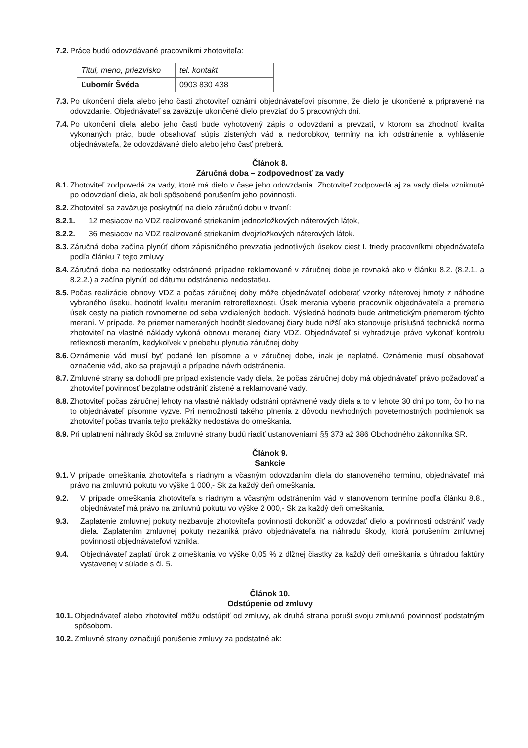7.2. Práce budú odovzdávané pracovníkmi zhotoviteľa:
| Titul, meno, priezvisko | tel. kontakt |
| Ľubomír Švéda | 0903 830 438 |
7.3. Po ukončení diela alebo jeho časti zhotoviteľ oznámi objednávateľovi písomne, že dielo je ukončené a pripravené na odovzdanie. Objednávateľ sa zaväzuje ukončené dielo prevziať do 5 pracovných dní.
7.4. Po ukončení diela alebo jeho časti bude vyhotovený zápis o odovzdaní a prevzatí, v ktorom sa zhodnotí kvalita vykonaných prác, bude obsahovať súpis zistených vád a nedorobkov, termíny na ich odstránenie a vyhlásenie objednávateľa, že odovzdávané dielo alebo jeho časť preberá.
Článok 8.
Záručná doba – zodpovednosť za vady
8.1. Zhotoviteľ zodpovedá za vady, ktoré má dielo v čase jeho odovzdania. Zhotoviteľ zodpovedá aj za vady diela vzniknuté po odovzdaní diela, ak boli spôsobené porušením jeho povinnosti.
8.2. Zhotoviteľ sa zaväzuje poskytnúť na dielo záručnú dobu v trvaní:
8.2.1. 12 mesiacov na VDZ realizované striekaním jednozložkových náterových látok,
8.2.2. 36 mesiacov na VDZ realizované striekaním dvojzložkových náterových látok.
8.3. Záručná doba začína plynúť dňom zápisničného prevzatia jednotlivých úsekov ciest I. triedy pracovníkmi objednávateľa podľa článku 7 tejto zmluvy
8.4. Záručná doba na nedostatky odstránené prípadne reklamované v záručnej dobe je rovnaká ako v článku 8.2. (8.2.1. a 8.2.2.) a začína plynúť od dátumu odstránenia nedostatku.
8.5. Počas realizácie obnovy VDZ a počas záručnej doby môže objednávateľ odoberať vzorky náterovej hmoty z náhodne vybraného úseku, hodnotiť kvalitu meraním retroreflexnosti. Úsek merania vyberie pracovník objednávateľa a premeria úsek cesty na piatich rovnomerne od seba vzdialených bodoch. Výsledná hodnota bude aritmetickým priemerom týchto meraní. V prípade, že priemer nameraných hodnôt sledovanej čiary bude nižší ako stanovuje príslušná technická norma zhotoviteľ na vlastné náklady vykoná obnovu meranej čiary VDZ. Objednávateľ si vyhradzuje právo vykonať kontrolu reflexnosti meraním, kedykoľvek v priebehu plynutia záručnej doby
8.6. Oznámenie vád musí byť podané len písomne a v záručnej dobe, inak je neplatné. Oznámenie musí obsahovať označenie vád, ako sa prejavujú a prípadne návrh odstránenia.
8.7. Zmluvné strany sa dohodli pre prípad existencie vady diela, že počas záručnej doby má objednávateľ právo požadovať a zhotoviteľ povinnosť bezplatne odstrániť zistené a reklamované vady.
8.8. Zhotoviteľ počas záručnej lehoty na vlastné náklady odstráni oprávnené vady diela a to v lehote 30 dní po tom, čo ho na to objednávateľ písomne vyzve. Pri nemožnosti takého plnenia z dôvodu nevhodných poveternostných podmienok sa zhotoviteľ počas trvania tejto prekážky nedostáva do omeškania.
8.9. Pri uplatnení náhrady škôd sa zmluvné strany budú riadiť ustanoveniami §§ 373 až 386 Obchodného zákonníka SR.
Článok 9.
Sankcie
9.1. V prípade omeškania zhotoviteľa s riadnym a včasným odovzdaním diela do stanoveného termínu, objednávateľ má právo na zmluvnú pokutu vo výške 1 000,- Sk za každý deň omeškania.
9.2. V prípade omeškania zhotoviteľa s riadnym a včasným odstránením vád v stanovenom termíne podľa článku 8.8., objednávateľ má právo na zmluvnú pokutu vo výške 2 000,- Sk za každý deň omeškania.
9.3. Zaplatenie zmluvnej pokuty nezbavuje zhotoviteľa povinnosti dokončiť a odovzdať dielo a povinnosti odstrániť vady diela. Zaplatením zmluvnej pokuty nezaniká právo objednávateľa na náhradu škody, ktorá porušením zmluvnej povinnosti objednávateľovi vznikla.
9.4. Objednávateľ zaplatí úrok z omeškania vo výške 0,05 % z dlžnej čiastky za každý deň omeškania s úhradou faktúry vystavenej v súlade s čl. 5.
Článok 10.
Odstúpenie od zmluvy
10.1. Objednávateľ alebo zhotoviteľ môžu odstúpiť od zmluvy, ak druhá strana poruší svoju zmluvnú povinnosť podstatným spôsobom.
10.2. Zmluvné strany označujú porušenie zmluvy za podstatné ak: